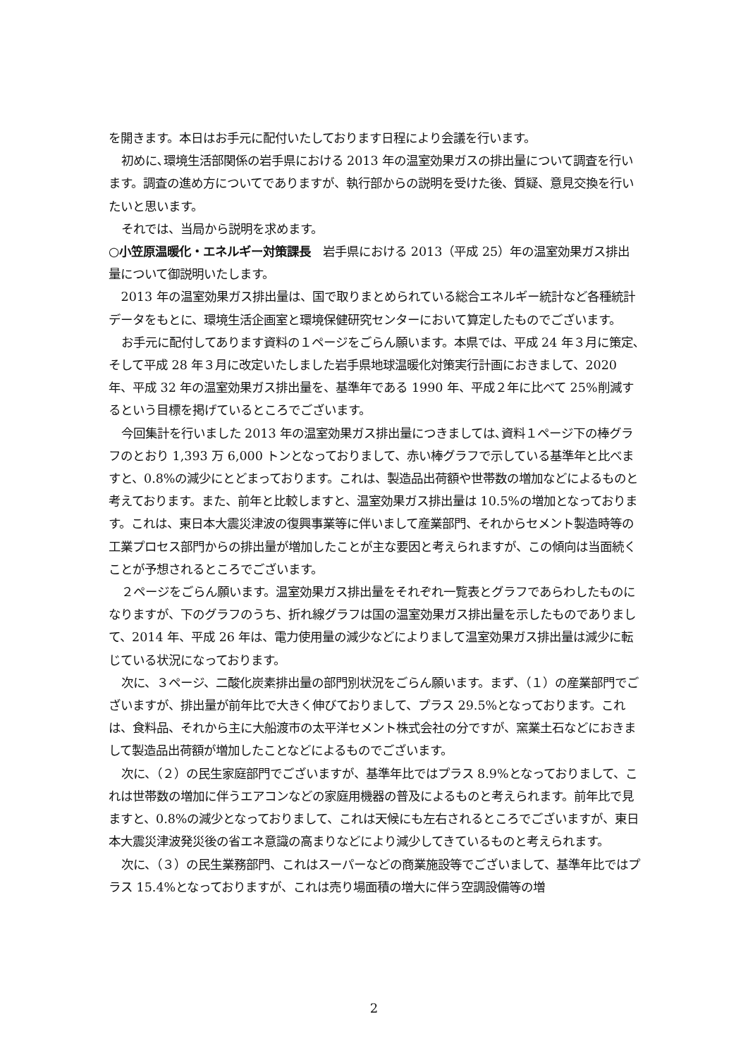を開きます。本日はお手元に配付いたしております日程により会議を行います。
初めに､環境生活部関係の岩手県における 2013 年の温室効果ガスの排出量について調査を行います。調査の進め方についてでありますが、執行部からの説明を受けた後、質疑、意見交換を行いたいと思います。
それでは、当局から説明を求めます。
○小笠原温暖化・エネルギー対策課長　岩手県における 2013（平成 25）年の温室効果ガス排出量について御説明いたします。
2013 年の温室効果ガス排出量は、国で取りまとめられている総合エネルギー統計など各種統計データをもとに、環境生活企画室と環境保健研究センターにおいて算定したものでございます。
お手元に配付してあります資料の１ページをごらん願います。本県では、平成 24 年３月に策定､そして平成 28 年３月に改定いたしました岩手県地球温暖化対策実行計画におきまして、2020 年、平成 32 年の温室効果ガス排出量を、基準年である 1990 年、平成２年に比べて 25%削減するという目標を掲げているところでございます。
今回集計を行いました 2013 年の温室効果ガス排出量につきましては､資料１ページ下の棒グラフのとおり 1,393 万 6,000 トンとなっておりまして、赤い棒グラフで示している基準年と比べますと、0.8%の減少にとどまっております。これは、製造品出荷額や世帯数の増加などによるものと考えております。また、前年と比較しますと、温室効果ガス排出量は 10.5%の増加となっております。これは、東日本大震災津波の復興事業等に伴いまして産業部門、それからセメント製造時等の工業プロセス部門からの排出量が増加したことが主な要因と考えられますが、この傾向は当面続くことが予想されるところでございます。
２ページをごらん願います。温室効果ガス排出量をそれぞれ一覧表とグラフであらわしたものになりますが、下のグラフのうち、折れ線グラフは国の温室効果ガス排出量を示したものでありまして、2014 年、平成 26 年は、電力使用量の減少などによりまして温室効果ガス排出量は減少に転じている状況になっております。
次に、３ページ、二酸化炭素排出量の部門別状況をごらん願います。まず、（１）の産業部門でございますが、排出量が前年比で大きく伸びておりまして、プラス 29.5%となっております。これは、食料品、それから主に大船渡市の太平洋セメント株式会社の分ですが、窯業土石などにおきまして製造品出荷額が増加したことなどによるものでございます。
次に、（２）の民生家庭部門でございますが、基準年比ではプラス 8.9%となっておりまして、これは世帯数の増加に伴うエアコンなどの家庭用機器の普及によるものと考えられます。前年比で見ますと、0.8%の減少となっておりまして、これは天候にも左右されるところでございますが、東日本大震災津波発災後の省エネ意識の高まりなどにより減少してきているものと考えられます。
次に、（３）の民生業務部門、これはスーパーなどの商業施設等でございまして、基準年比ではプラス 15.4%となっておりますが、これは売り場面積の増大に伴う空調設備等の増
2